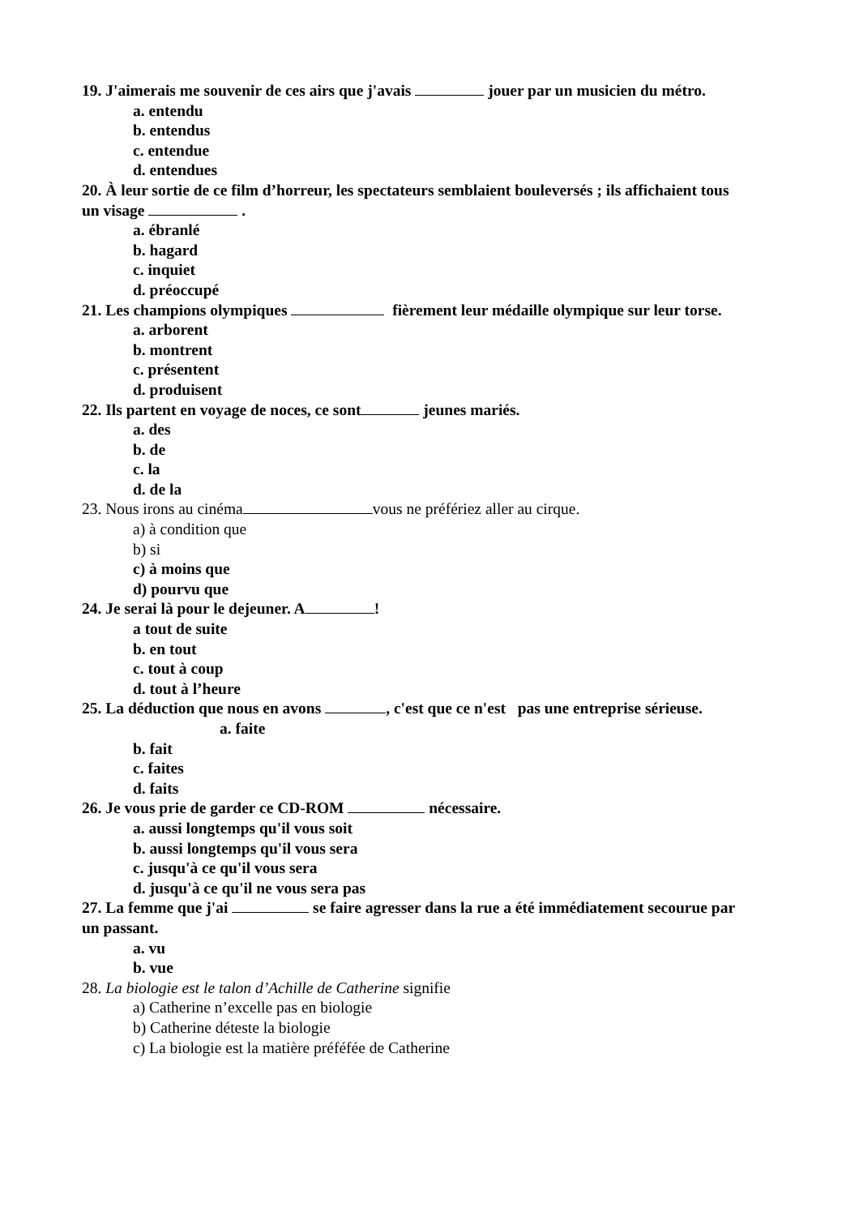19. J'aimerais me souvenir de ces airs que j'avais jouer par un musicien du métro.
a. entendu
b. entendus
c. entendue
d. entendues
20. À leur sortie de ce film d’horreur, les spectateurs semblaient bouleversés ; ils affichaient tous
un visage .
a. ébranlé
b. hagard
c. inquiet
d. préoccupé
21. Les champions olympiques fièrement leur médaille olympique sur leur torse.
a. arborent
b. montrent
c. présentent
d. produisent
22. Ils partent en voyage de noces, ce sont jeunes mariés.
a. des
b. de
c. la
d. de la
23. Nous irons au cinéma vous ne préfériez aller au cirque.
a) à condition que
b) si
c) à moins que
d) pourvu que
24. Je serai là pour le dejeuner. A !
a tout de suite
b. en tout
c. tout à coup
d. tout à l’heure
25. La déduction que nous en avons , c'est que ce n'est pas une entreprise sérieuse. a. faite
b. fait
c. faites
d. faits
26. Je vous prie de garder ce CD-ROM nécessaire.
a. aussi longtemps qu'il vous soit
b. aussi longtemps qu'il vous sera
c. jusqu'à ce qu'il vous sera
d. jusqu'à ce qu'il ne vous sera pas
27. La femme que j'ai se faire agresser dans la rue a été immédiatement secourue par un passant.
a. vu
b. vue
28. La biologie est le talon d’Achille de Catherine signifie
a) Catherine n’excelle pas en biologie
b) Catherine déteste la biologie
c) La biologie est la matière préféfée de Catherine